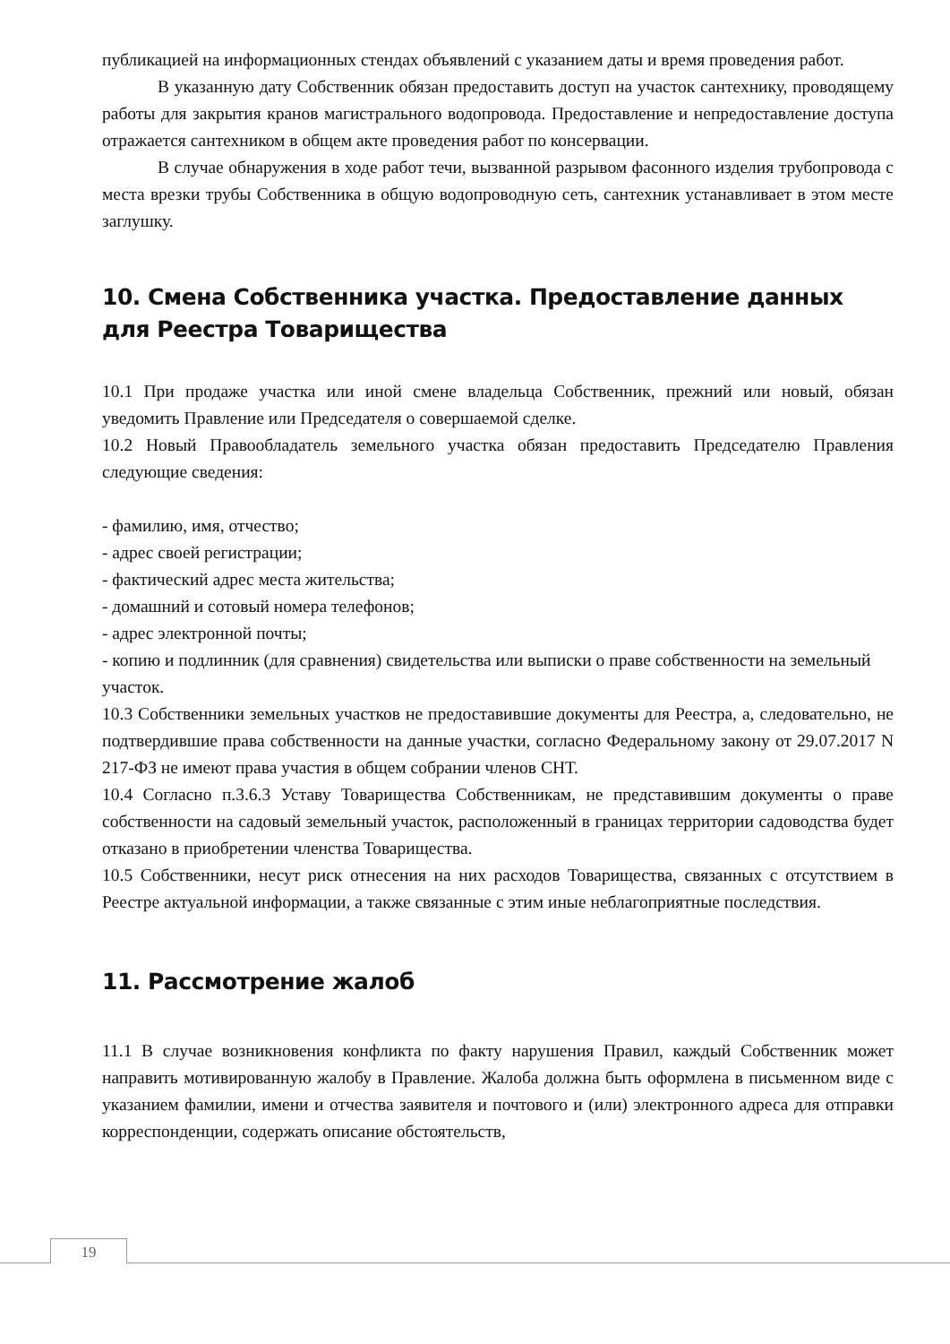публикацией на информационных стендах объявлений с указанием даты и время проведения работ.
В указанную дату Собственник обязан предоставить доступ на участок сантехнику, проводящему работы для закрытия кранов магистрального водопровода. Предоставление и непредоставление доступа отражается сантехником в общем акте проведения работ по консервации.
В случае обнаружения в ходе работ течи, вызванной разрывом фасонного изделия трубопровода с места врезки трубы Собственника в общую водопроводную сеть, сантехник устанавливает в этом месте заглушку.
10. Смена Собственника участка. Предоставление данных для Реестра Товарищества
10.1 При продаже участка или иной смене владельца Собственник, прежний или новый, обязан уведомить Правление или Председателя о совершаемой сделке.
10.2 Новый Правообладатель земельного участка обязан предоставить Председателю Правления следующие сведения:
- фамилию, имя, отчество;
- адрес своей регистрации;
- фактический адрес места жительства;
- домашний и сотовый номера телефонов;
- адрес электронной почты;
- копию и подлинник (для сравнения) свидетельства или выписки о праве собственности на земельный участок.
10.3 Собственники земельных участков не предоставившие документы для Реестра, а, следовательно, не подтвердившие права собственности на данные участки, согласно Федеральному закону от 29.07.2017 N 217-ФЗ не имеют права участия в общем собрании членов СНТ.
10.4 Согласно п.3.6.3 Уставу Товарищества Собственникам, не представившим документы о праве собственности на садовый земельный участок, расположенный в границах территории садоводства будет отказано в приобретении членства Товарищества.
10.5 Собственники, несут риск отнесения на них расходов Товарищества, связанных с отсутствием в Реестре актуальной информации, а также связанные с этим иные неблагоприятные последствия.
11. Рассмотрение жалоб
11.1 В случае возникновения конфликта по факту нарушения Правил, каждый Собственник может направить мотивированную жалобу в Правление. Жалоба должна быть оформлена в письменном виде с указанием фамилии, имени и отчества заявителя и почтового и (или) электронного адреса для отправки корреспонденции, содержать описание обстоятельств,
19